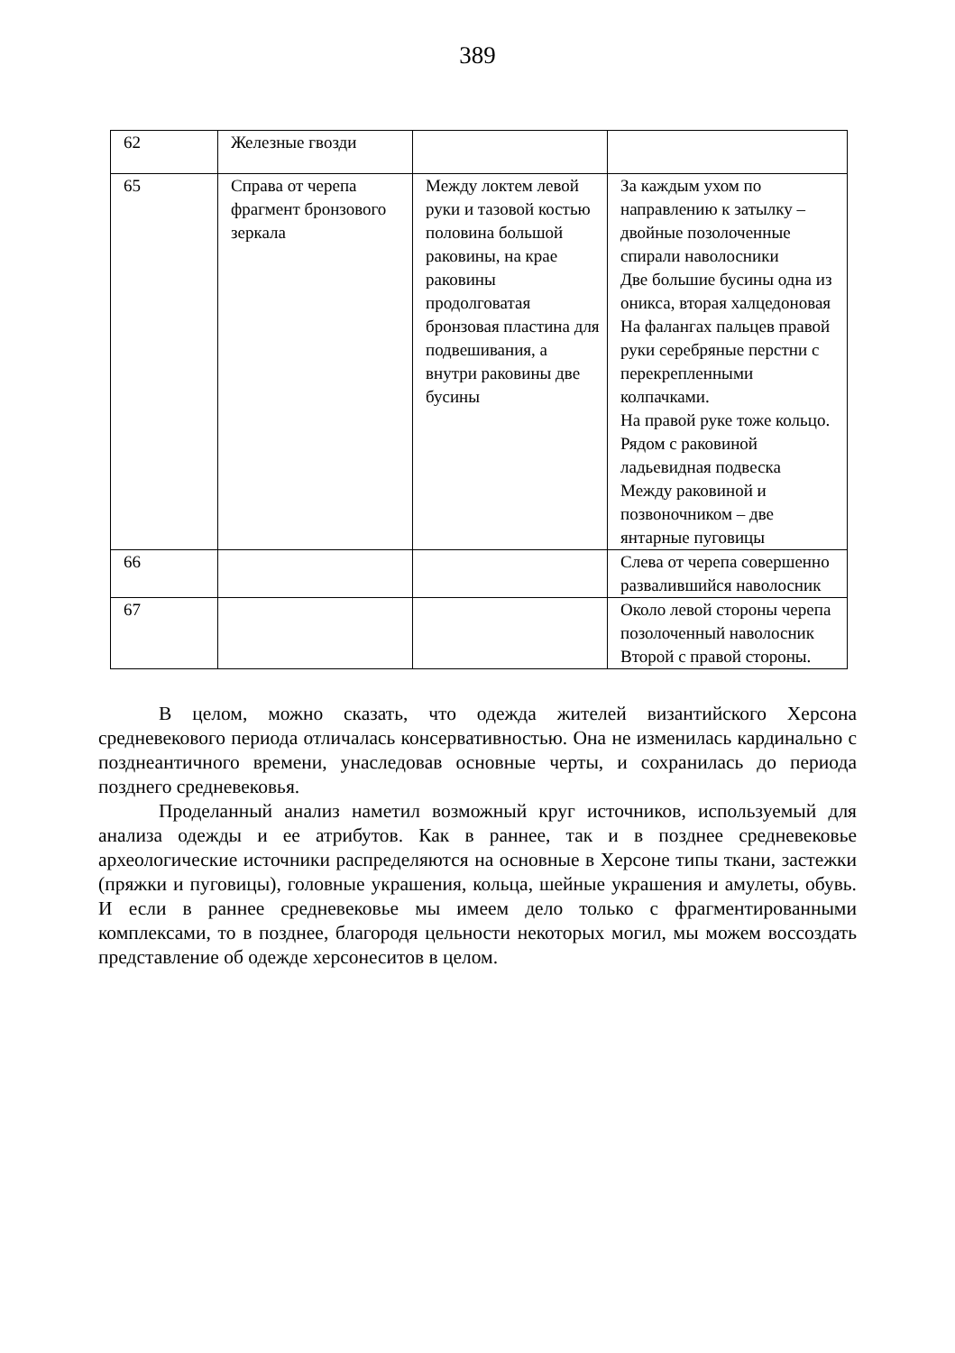389
| 62 | Железные гвозди | | |
| 65 | Справа от черепа фрагмент бронзового зеркала | Между локтем левой руки и тазовой костью половина большой раковины, на крае раковины продолговатая бронзовая пластина для подвешивания, а внутри раковины две бусины | За каждым ухом по направлению к затылку – двойные позолоченные спирали наволосники Две большие бусины одна из оникса, вторая халцедоновая На фалангах пальцев правой руки серебряные перстни с перекрепленными колпачками. На правой руке тоже кольцо. Рядом с раковиной ладьевидная подвеска Между раковиной и позвоночником – две янтарные пуговицы |
| 66 | | | Слева от черепа совершенно развалившийся наволосник |
| 67 | | | Около левой стороны черепа позолоченный наволосник Второй с правой стороны. |
В целом, можно сказать, что одежда жителей византийского Херсона средневекового периода отличалась консервативностью. Она не изменилась кардинально с позднеантичного времени, унаследовав основные черты, и сохранилась до периода позднего средневековья.
Проделанный анализ наметил возможный круг источников, используемый для анализа одежды и ее атрибутов. Как в раннее, так и в позднее средневековье археологические источники распределяются на основные в Херсоне типы ткани, застежки (пряжки и пуговицы), головные украшения, кольца, шейные украшения и амулеты, обувь. И если в раннее средневековье мы имеем дело только с фрагментированными комплексами, то в позднее, благородя цельности некоторых могил, мы можем воссоздать представление об одежде херсонеситов в целом.